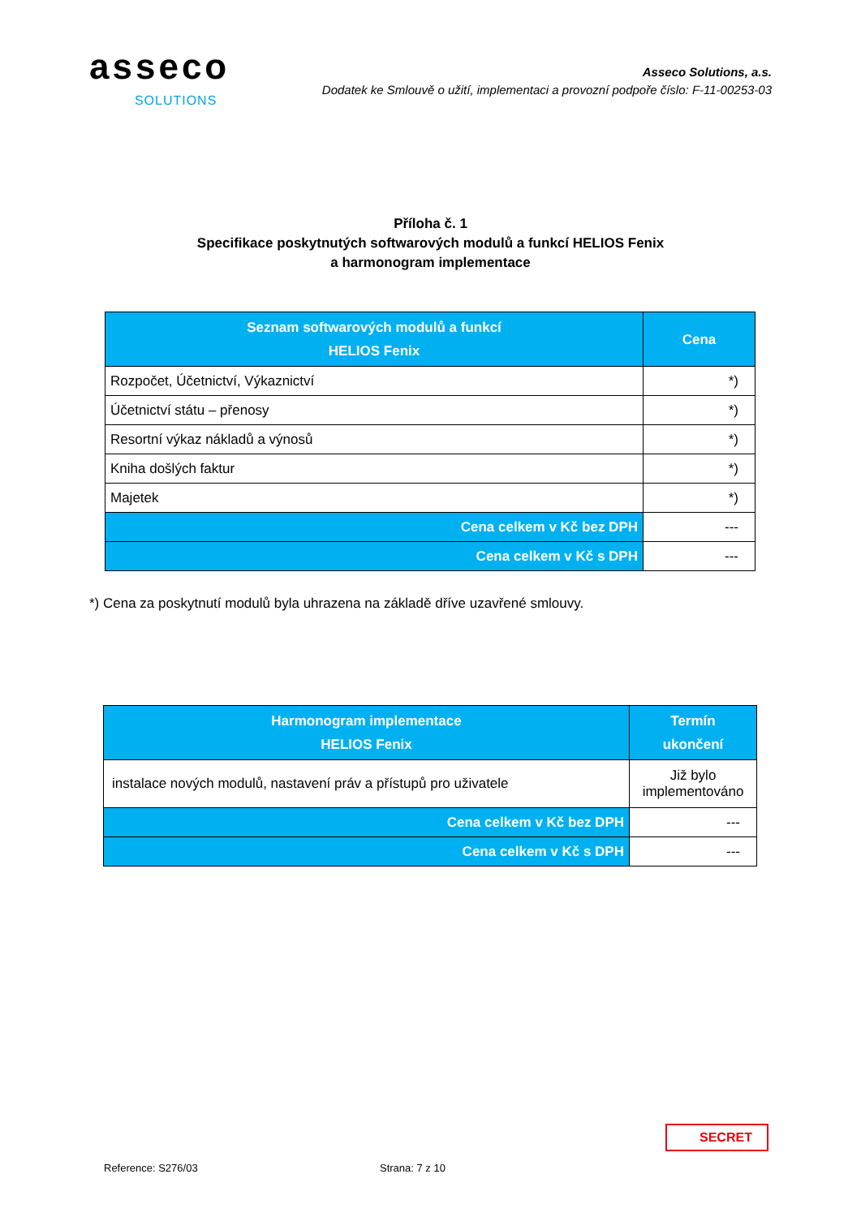asseco
SOLUTIONS
Asseco Solutions, a.s.
Dodatek ke Smlouvě o užití, implementaci a provozní podpoře číslo: F-11-00253-03
Příloha č. 1
Specifikace poskytnutých softwarových modulů a funkcí HELIOS Fenix
a harmonogram implementace
| Seznam softwarových modulů a funkcí HELIOS Fenix | Cena |
| --- | --- |
| Rozpočet, Účetnictví, Výkaznictví | *) |
| Účetnictví státu – přenosy | *) |
| Resortní výkaz nákladů a výnosů | *) |
| Kniha došlých faktur | *) |
| Majetek | *) |
| Cena celkem v Kč bez DPH | --- |
| Cena celkem v Kč s DPH | --- |
*) Cena za poskytnutí modulů byla uhrazena na základě dříve uzavřené smlouvy.
| Harmonogram implementace HELIOS Fenix | Termín ukončení |
| --- | --- |
| instalace nových modulů, nastavení práv a přístupů pro uživatele | Již bylo implementováno |
| Cena celkem v Kč bez DPH | --- |
| Cena celkem v Kč s DPH | --- |
SECRET
Reference: S276/03 Strana: 7 z 10